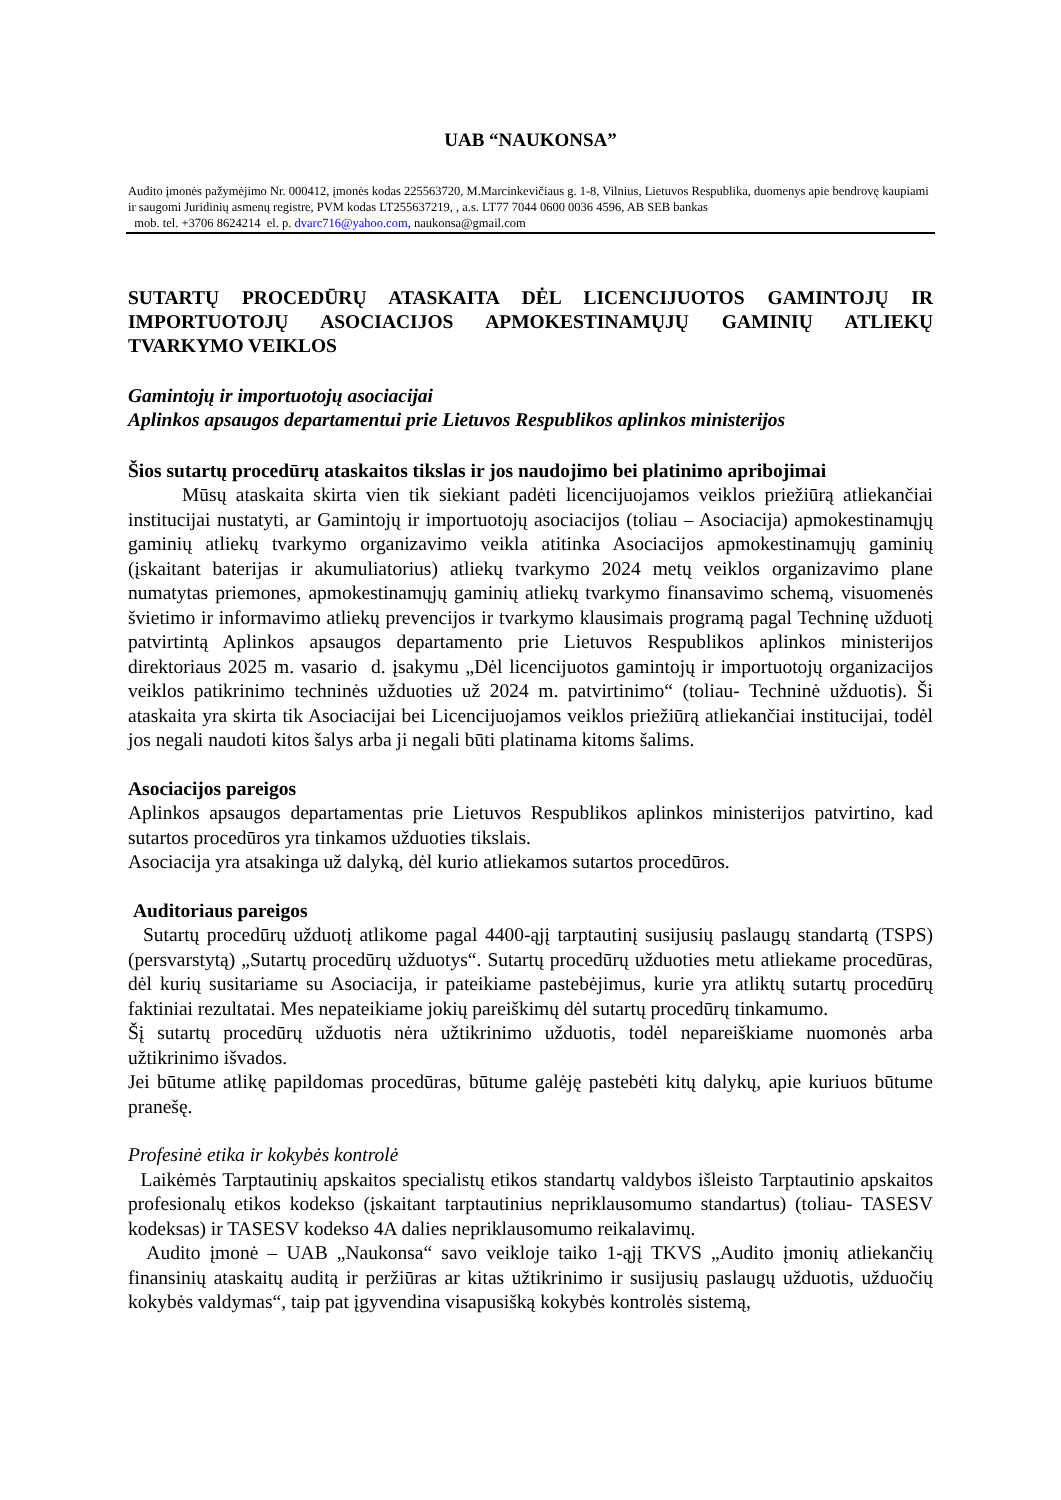UAB “NAUKONSA”
Audito įmonės pažymėjimo Nr. 000412, įmonės kodas 225563720, M.Marcinkevičiaus g. 1-8, Vilnius, Lietuvos Respublika, duomenys apie bendrovę kaupiami ir saugomi Juridinių asmenų registre, PVM kodas LT255637219, , a.s. LT77 7044 0600 0036 4596, AB SEB bankas
mob. tel. +3706 8624214 el. p. dvarc716@yahoo.com, naukonsa@gmail.com
SUTARTŲ PROCEDŪRŲ ATASKAITA DĖL LICENCIJUOTOS GAMINTOJŲ IR IMPORTUOTOJŲ ASOCIACIJOS APMOKESTINAMŲJŲ GAMINIŲ ATLIEKŲ TVARKYMO VEIKLOS
Gamintojų ir importuotojų asociacijai
Aplinkos apsaugos departamentui prie Lietuvos Respublikos aplinkos ministerijos
Šios sutartų procedūrų ataskaitos tikslas ir jos naudojimo bei platinimo apribojimai
Mūsų ataskaita skirta vien tik siekiant padėti licencijuojamos veiklos priežiūrą atliekančiai institucijai nustatyti, ar Gamintojų ir importuotojų asociacijos (toliau – Asociacija) apmokestinamųjų gaminių atliekų tvarkymo organizavimo veikla atitinka Asociacijos apmokestinamųjų gaminių (įskaitant baterijas ir akumuliatorius) atliekų tvarkymo 2024 metų veiklos organizavimo plane numatytas priemones, apmokestinamųjų gaminių atliekų tvarkymo finansavimo schemą, visuomenės švietimo ir informavimo atliekų prevencijos ir tvarkymo klausimais programą pagal Techninę užduotį patvirtintą Aplinkos apsaugos departamento prie Lietuvos Respublikos aplinkos ministerijos direktoriaus 2025 m. vasario d. įsakymu „Dėl licencijuotos gamintojų ir importuotojų organizacijos veiklos patikrinimo techninės užduoties už 2024 m. patvirtinimo“ (toliau- Techninė užduotis). Ši ataskaita yra skirta tik Asociacijai bei Licencijuojamos veiklos priežiūrą atliekančiai institucijai, todėl jos negali naudoti kitos šalys arba ji negali būti platinama kitoms šalims.
Asociacijos pareigos
Aplinkos apsaugos departamentas prie Lietuvos Respublikos aplinkos ministerijos patvirtino, kad sutartos procedūros yra tinkamos užduoties tikslais.
Asociacija yra atsakinga už dalyką, dėl kurio atliekamos sutartos procedūros.
Auditoriaus pareigos
Sutartų procedūrų užduotį atlikome pagal 4400-ąjį tarptautinį susijusių paslaugų standartą (TSPS) (persvarstytą) „Sutartų procedūrų užduotys“. Sutartų procedūrų užduoties metu atliekame procedūras, dėl kurių susitariame su Asociacija, ir pateikiame pastebėjimus, kurie yra atliktų sutartų procedūrų faktiniai rezultatai. Mes nepateikiame jokių pareiškimų dėl sutartų procedūrų tinkamumo.
Šį sutartų procedūrų užduotis nėra užtikrinimo užduotis, todėl nepareiškiame nuomonės arba užtikrinimo išvados.
Jei būtume atlikę papildomas procedūras, būtume galėję pastebėti kitų dalykų, apie kuriuos būtume pranešę.
Profesinė etika ir kokybės kontrolė
Laikėmės Tarptautinių apskaitos specialistų etikos standartų valdybos išleisto Tarptautinio apskaitos profesionalų etikos kodekso (įskaitant tarptautinius nepriklausomumo standartus) (toliau- TASESV kodeksas) ir TASESV kodekso 4A dalies nepriklausomumo reikalavimų.
Audito įmonė – UAB „Naukonsa“ savo veikloje taiko 1-ąjį TKVS „Audito įmonių atliekančių finansinių ataskaitų auditą ir peržiūras ar kitas užtikrinimo ir susijusių paslaugų užduotis, užduočių kokybės valdymas“, taip pat įgyvendina visapusišką kokybės kontrolės sistemą,